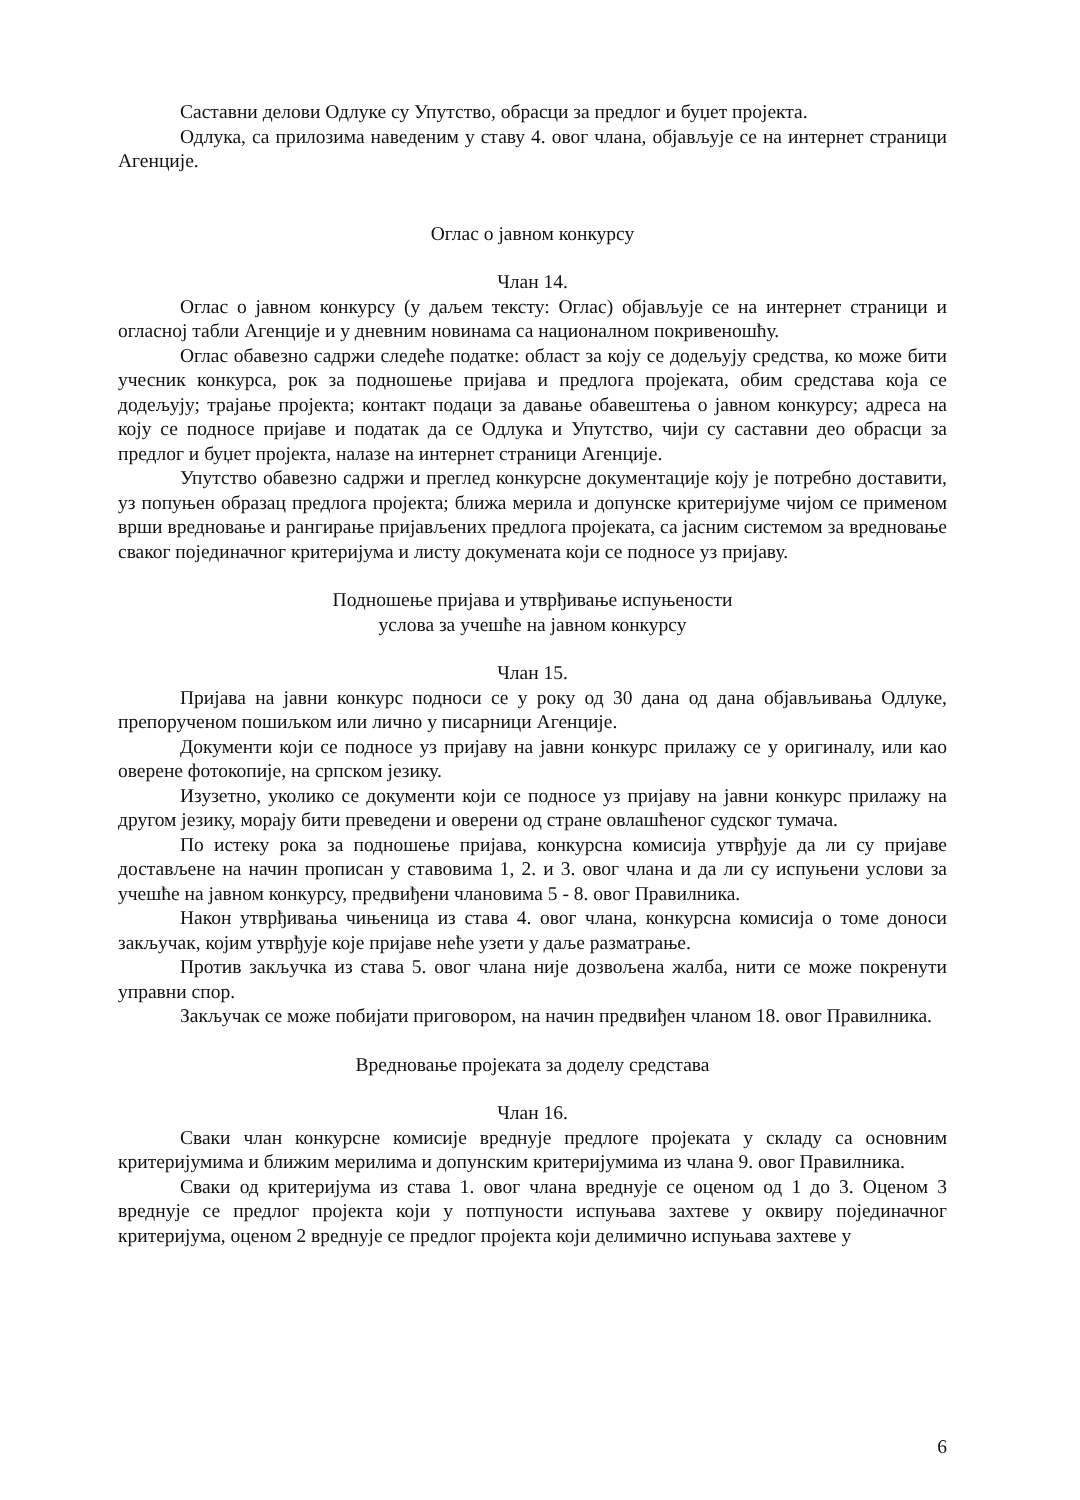Саставни делови Одлуке су Упутство, обрасци за предлог и буџет пројекта.
Одлука, са прилозима наведеним у ставу 4. овог члана, објављује се на интернет страници Агенције.
Оглас о јавном конкурсу
Члан 14.
Оглас о јавном конкурсу (у даљем тексту: Оглас) објављује се на интернет страници и огласној табли Агенције и у дневним новинама са националном покривеношћу.
Оглас обавезно садржи следеће податке: област за коју се додељују средства, ко може бити учесник конкурса, рок за подношење пријава и предлога пројеката, обим средстава која се додељују; трајање пројекта; контакт подаци за давање обавештења о јавном конкурсу; адреса на коју се подносе пријаве и податак да се Одлука и Упутство, чији су саставни део обрасци за предлог и буџет пројекта, налазе на интернет страници Агенције.
Упутство обавезно садржи и преглед конкурсне документације коју је потребно доставити, уз попуњен образац предлога пројекта; ближа мерила и допунске критеријуме чијом се применом врши вредновање и рангирање пријављених предлога пројеката, са јасним системом за вредновање сваког појединачног критеријума и листу докумената који се подносе уз пријаву.
Подношење пријава и утврђивање испуњености
услова за учешће на јавном конкурсу
Члан 15.
Пријава на јавни конкурс подноси се у року од 30 дана од дана објављивања Одлуке, препорученом пошиљком или лично у писарници Агенције.
Документи који се подносе уз пријаву на јавни конкурс прилажу се у оригиналу, или као оверене фотокопије, на српском језику.
Изузетно, уколико се документи који се подносе уз пријаву на јавни конкурс прилажу на другом језику, морају бити преведени и оверени од стране овлашћеног судског тумача.
По истеку рока за подношење пријава, конкурсна комисија утврђује да ли су пријаве достављене на начин прописан у ставовима 1, 2. и 3. овог члана и да ли су испуњени услови за учешће на јавном конкурсу, предвиђени члановима 5 - 8. овог Правилника.
Након утврђивања чињеница из става 4. овог члана, конкурсна комисија о томе доноси закључак, којим утврђује које пријаве неће узети у даље разматрање.
Против закључка из става 5. овог члана није дозвољена жалба, нити се може покренути управни спор.
Закључак се може побијати приговором, на начин предвиђен чланом 18. овог Правилника.
Вредновање пројеката за доделу средстава
Члан 16.
Сваки члан конкурсне комисије вреднује предлоге пројеката у складу са основним критеријумима и ближим мерилима и допунским критеријумима из члана 9. овог Правилника.
Сваки од критеријума из става 1. овог члана вреднује се оценом од 1 до 3. Оценом 3 вреднује се предлог пројекта који у потпуности испуњава захтеве у оквиру појединачног критеријума, оценом 2 вреднује се предлог пројекта који делимично испуњава захтеве у
6